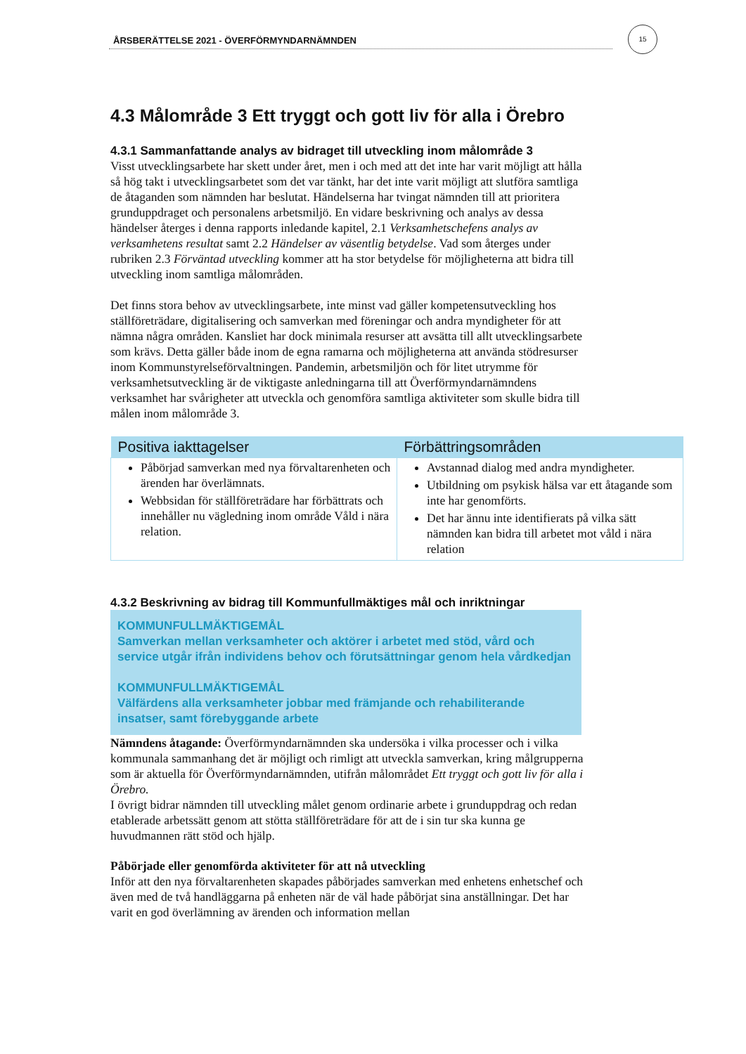ÅRSBERÄTTELSE 2021 - ÖVERFÖRMYNDARNÄMNDEN
15
4.3 Målområde 3 Ett tryggt och gott liv för alla i Örebro
4.3.1 Sammanfattande analys av bidraget till utveckling inom målområde 3
Visst utvecklingsarbete har skett under året, men i och med att det inte har varit möjligt att hålla så hög takt i utvecklingsarbetet som det var tänkt, har det inte varit möjligt att slutföra samtliga de åtaganden som nämnden har beslutat. Händelserna har tvingat nämnden till att prioritera grunduppdraget och personalens arbetsmiljö. En vidare beskrivning och analys av dessa händelser återges i denna rapports inledande kapitel, 2.1 Verksamhetschefens analys av verksamhetens resultat samt 2.2 Händelser av väsentlig betydelse. Vad som återges under rubriken 2.3 Förväntad utveckling kommer att ha stor betydelse för möjligheterna att bidra till utveckling inom samtliga målområden.
Det finns stora behov av utvecklingsarbete, inte minst vad gäller kompetensutveckling hos ställföreträdare, digitalisering och samverkan med föreningar och andra myndigheter för att nämna några områden. Kansliet har dock minimala resurser att avsätta till allt utvecklingsarbete som krävs. Detta gäller både inom de egna ramarna och möjligheterna att använda stödresurser inom Kommunstyrelseförvaltningen. Pandemin, arbetsmiljön och för litet utrymme för verksamhetsutveckling är de viktigaste anledningarna till att Överförmyndarnämndens verksamhet har svårigheter att utveckla och genomföra samtliga aktiviteter som skulle bidra till målen inom målområde 3.
| Positiva iakttagelser | Förbättringsområden |
| --- | --- |
| Påbörjad samverkan med nya förvaltarenheten och ärenden har överlämnats. Webbsidan för ställföreträdare har förbättrats och innehåller nu vägledning inom område Våld i nära relation. | Avstannad dialog med andra myndigheter. Utbildning om psykisk hälsa var ett åtagande som inte har genomförts. Det har ännu inte identifierats på vilka sätt nämnden kan bidra till arbetet mot våld i nära relation |
4.3.2 Beskrivning av bidrag till Kommunfullmäktiges mål och inriktningar
KOMMUNFULLMÄKTIGEMÅL
Samverkan mellan verksamheter och aktörer i arbetet med stöd, vård och service utgår ifrån individens behov och förutsättningar genom hela vårdkedjan
KOMMUNFULLMÄKTIGEMÅL
Välfärdens alla verksamheter jobbar med främjande och rehabiliterande insatser, samt förebyggande arbete
Nämndens åtagande: Överförmyndarnämnden ska undersöka i vilka processer och i vilka kommunala sammanhang det är möjligt och rimligt att utveckla samverkan, kring målgrupperna som är aktuella för Överförmyndarnämnden, utifrån målområdet Ett tryggt och gott liv för alla i Örebro.
I övrigt bidrar nämnden till utveckling målet genom ordinarie arbete i grunduppdrag och redan etablerade arbetssätt genom att stötta ställföreträdare för att de i sin tur ska kunna ge huvudmannen rätt stöd och hjälp.
Påbörjade eller genomförda aktiviteter för att nå utveckling
Inför att den nya förvaltarenheten skapades påbörjades samverkan med enhetens enhetschef och även med de två handläggarna på enheten när de väl hade påbörjat sina anställningar. Det har varit en god överlämning av ärenden och information mellan